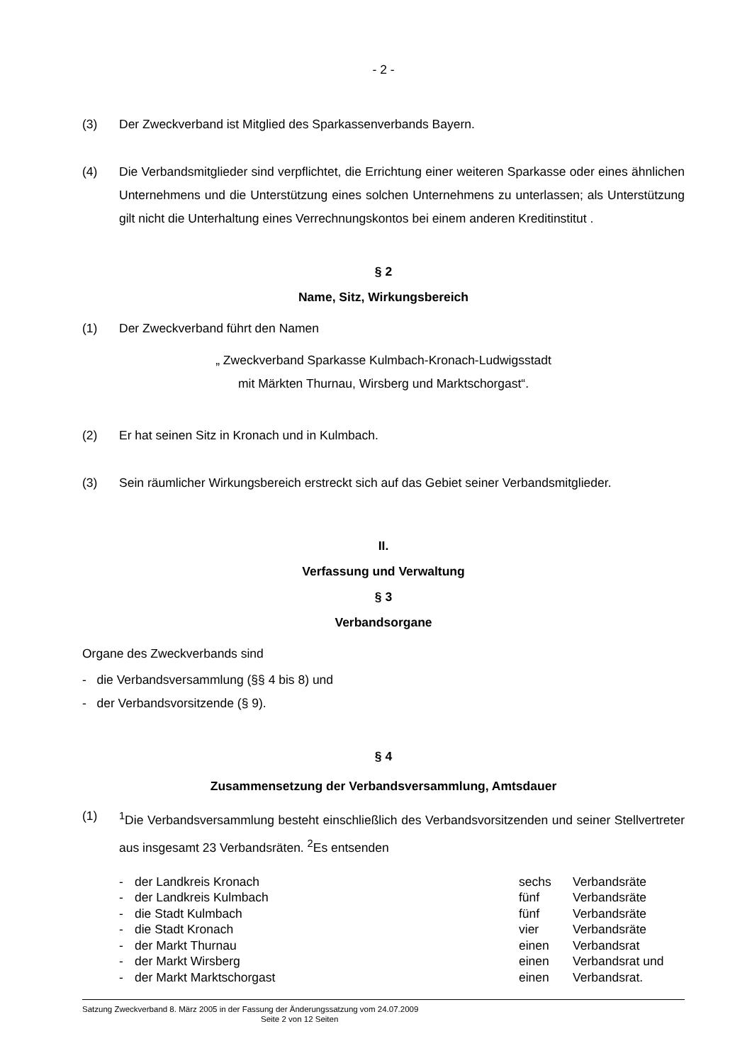- 2 -
(3) Der Zweckverband ist Mitglied des Sparkassenverbands Bayern.
(4) Die Verbandsmitglieder sind verpflichtet, die Errichtung einer weiteren Sparkasse oder eines ähnlichen Unternehmens und die Unterstützung eines solchen Unternehmens zu unterlassen; als Unterstützung gilt nicht die Unterhaltung eines Verrechnungskontos bei einem anderen Kreditinstitut .
§ 2
Name, Sitz, Wirkungsbereich
(1) Der Zweckverband führt den Namen
„ Zweckverband Sparkasse Kulmbach-Kronach-Ludwigsstadt
mit Märkten Thurnau, Wirsberg und Marktschorgast“.
(2) Er hat seinen Sitz in Kronach und in Kulmbach.
(3) Sein räumlicher Wirkungsbereich erstreckt sich auf das Gebiet seiner Verbandsmitglieder.
II.
Verfassung und Verwaltung
§ 3
Verbandsorgane
Organe des Zweckverbands sind
- die Verbandsversammlung (§§ 4 bis 8) und
- der Verbandsvorsitzende (§ 9).
§ 4
Zusammensetzung der Verbandsversammlung, Amtsdauer
(1) <sup>1</sup>Die Verbandsversammlung besteht einschließlich des Verbandsvorsitzenden und seiner Stellvertreter aus insgesamt 23 Verbandsräten. <sup>2</sup>Es entsenden
| - | der Landkreis Kronach | sechs | Verbandsräte |
| - | der Landkreis Kulmbach | fünf | Verbandsräte |
| - | die Stadt Kulmbach | fünf | Verbandsräte |
| - | die Stadt Kronach | vier | Verbandsräte |
| - | der Markt Thurnau | einen | Verbandsrat |
| - | der Markt Wirsberg | einen | Verbandsrat und |
| - | der Markt Marktschorgast | einen | Verbandsrat. |
Satzung Zweckverband 8. März 2005 in der Fassung der Änderungssatzung vom 24.07.2009
Seite 2 von 12 Seiten